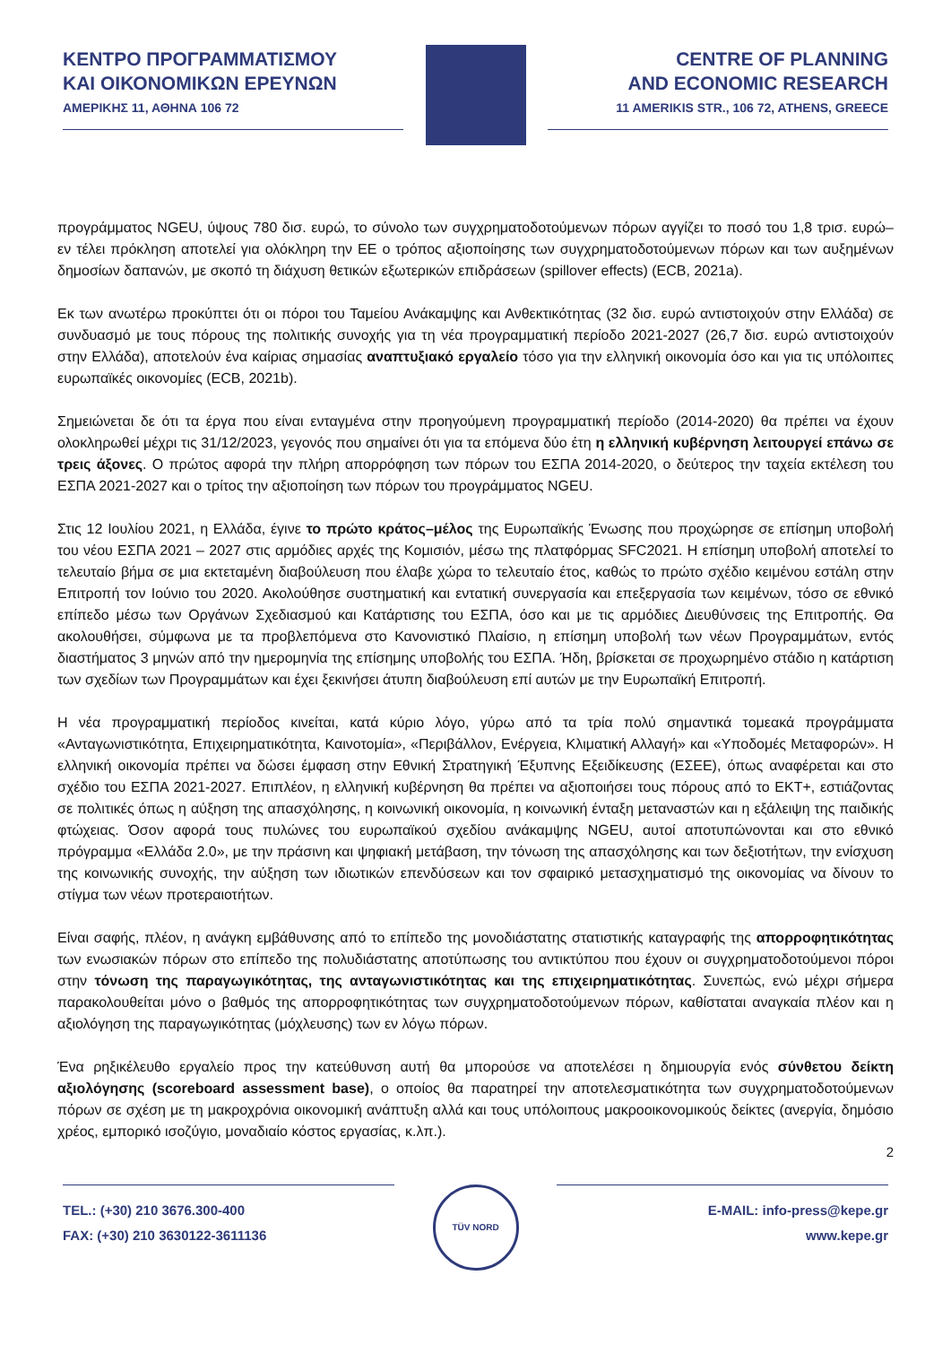ΚΕΝΤΡΟ ΠΡΟΓΡΑΜΜΑΤΙΣΜΟΥ
ΚΑΙ ΟΙΚΟΝΟΜΙΚΩΝ ΕΡΕΥΝΩΝ
ΑΜΕΡΙΚΗΣ 11, ΑΘΗΝΑ 106 72
CENTRE OF PLANNING
AND ECONOMIC RESEARCH
11 AMERIKIS STR., 106 72, ATHENS, GREECE
προγράμματος NGEU, ύψους 780 δισ. ευρώ, το σύνολο των συγχρηματοδοτούμενων πόρων αγγίζει το ποσό του 1,8 τρισ. ευρώ– εν τέλει πρόκληση αποτελεί για ολόκληρη την ΕΕ ο τρόπος αξιοποίησης των συγχρηματοδοτούμενων πόρων και των αυξημένων δημοσίων δαπανών, με σκοπό τη διάχυση θετικών εξωτερικών επιδράσεων (spillover effects) (ECB, 2021a).
Εκ των ανωτέρω προκύπτει ότι οι πόροι του Ταμείου Ανάκαμψης και Ανθεκτικότητας (32 δισ. ευρώ αντιστοιχούν στην Ελλάδα) σε συνδυασμό με τους πόρους της πολιτικής συνοχής για τη νέα προγραμματική περίοδο 2021-2027 (26,7 δισ. ευρώ αντιστοιχούν στην Ελλάδα), αποτελούν ένα καίριας σημασίας αναπτυξιακό εργαλείο τόσο για την ελληνική οικονομία όσο και για τις υπόλοιπες ευρωπαϊκές οικονομίες (ECB, 2021b).
Σημειώνεται δε ότι τα έργα που είναι ενταγμένα στην προηγούμενη προγραμματική περίοδο (2014-2020) θα πρέπει να έχουν ολοκληρωθεί μέχρι τις 31/12/2023, γεγονός που σημαίνει ότι για τα επόμενα δύο έτη η ελληνική κυβέρνηση λειτουργεί επάνω σε τρεις άξονες. Ο πρώτος αφορά την πλήρη απορρόφηση των πόρων του ΕΣΠΑ 2014-2020, ο δεύτερος την ταχεία εκτέλεση του ΕΣΠΑ 2021-2027 και ο τρίτος την αξιοποίηση των πόρων του προγράμματος NGEU.
Στις 12 Ιουλίου 2021, η Ελλάδα, έγινε το πρώτο κράτος–μέλος της Ευρωπαϊκής Ένωσης που προχώρησε σε επίσημη υποβολή του νέου ΕΣΠΑ 2021 – 2027 στις αρμόδιες αρχές της Κομισιόν, μέσω της πλατφόρμας SFC2021. Η επίσημη υποβολή αποτελεί το τελευταίο βήμα σε μια εκτεταμένη διαβούλευση που έλαβε χώρα το τελευταίο έτος, καθώς το πρώτο σχέδιο κειμένου εστάλη στην Επιτροπή τον Ιούνιο του 2020. Ακολούθησε συστηματική και εντατική συνεργασία και επεξεργασία των κειμένων, τόσο σε εθνικό επίπεδο μέσω των Οργάνων Σχεδιασμού και Κατάρτισης του ΕΣΠΑ, όσο και με τις αρμόδιες Διευθύνσεις της Επιτροπής. Θα ακολουθήσει, σύμφωνα με τα προβλεπόμενα στο Κανονιστικό Πλαίσιο, η επίσημη υποβολή των νέων Προγραμμάτων, εντός διαστήματος 3 μηνών από την ημερομηνία της επίσημης υποβολής του ΕΣΠΑ. Ήδη, βρίσκεται σε προχωρημένο στάδιο η κατάρτιση των σχεδίων των Προγραμμάτων και έχει ξεκινήσει άτυπη διαβούλευση επί αυτών με την Ευρωπαϊκή Επιτροπή.
Η νέα προγραμματική περίοδος κινείται, κατά κύριο λόγο, γύρω από τα τρία πολύ σημαντικά τομεακά προγράμματα «Ανταγωνιστικότητα, Επιχειρηματικότητα, Καινοτομία», «Περιβάλλον, Ενέργεια, Κλιματική Αλλαγή» και «Υποδομές Μεταφορών». Η ελληνική οικονομία πρέπει να δώσει έμφαση στην Εθνική Στρατηγική Έξυπνης Εξειδίκευσης (ΕΣΕΕ), όπως αναφέρεται και στο σχέδιο του ΕΣΠΑ 2021-2027. Επιπλέον, η ελληνική κυβέρνηση θα πρέπει να αξιοποιήσει τους πόρους από το ΕΚΤ+, εστιάζοντας σε πολιτικές όπως η αύξηση της απασχόλησης, η κοινωνική οικονομία, η κοινωνική ένταξη μεταναστών και η εξάλειψη της παιδικής φτώχειας. Όσον αφορά τους πυλώνες του ευρωπαϊκού σχεδίου ανάκαμψης NGEU, αυτοί αποτυπώνονται και στο εθνικό πρόγραμμα «Ελλάδα 2.0», με την πράσινη και ψηφιακή μετάβαση, την τόνωση της απασχόλησης και των δεξιοτήτων, την ενίσχυση της κοινωνικής συνοχής, την αύξηση των ιδιωτικών επενδύσεων και τον σφαιρικό μετασχηματισμό της οικονομίας να δίνουν το στίγμα των νέων προτεραιοτήτων.
Είναι σαφής, πλέον, η ανάγκη εμβάθυνσης από το επίπεδο της μονοδιάστατης στατιστικής καταγραφής της απορροφητικότητας των ενωσιακών πόρων στο επίπεδο της πολυδιάστατης αποτύπωσης του αντικτύπου που έχουν οι συγχρηματοδοτούμενοι πόροι στην τόνωση της παραγωγικότητας, της ανταγωνιστικότητας και της επιχειρηματικότητας. Συνεπώς, ενώ μέχρι σήμερα παρακολουθείται μόνο ο βαθμός της απορροφητικότητας των συγχρηματοδοτούμενων πόρων, καθίσταται αναγκαία πλέον και η αξιολόγηση της παραγωγικότητας (μόχλευσης) των εν λόγω πόρων.
Ένα ρηξικέλευθο εργαλείο προς την κατεύθυνση αυτή θα μπορούσε να αποτελέσει η δημιουργία ενός σύνθετου δείκτη αξιολόγησης (scoreboard assessment base), ο οποίος θα παρατηρεί την αποτελεσματικότητα των συγχρηματοδοτούμενων πόρων σε σχέση με τη μακροχρόνια οικονομική ανάπτυξη αλλά και τους υπόλοιπους μακροοικονομικούς δείκτες (ανεργία, δημόσιο χρέος, εμπορικό ισοζύγιο, μοναδιαίο κόστος εργασίας, κ.λπ.).
2
TEL.: (+30) 210 3676.300-400
FAX: (+30) 210 3630122-3611136
TÜV NORD
E-MAIL: info-press@kepe.gr
www.kepe.gr